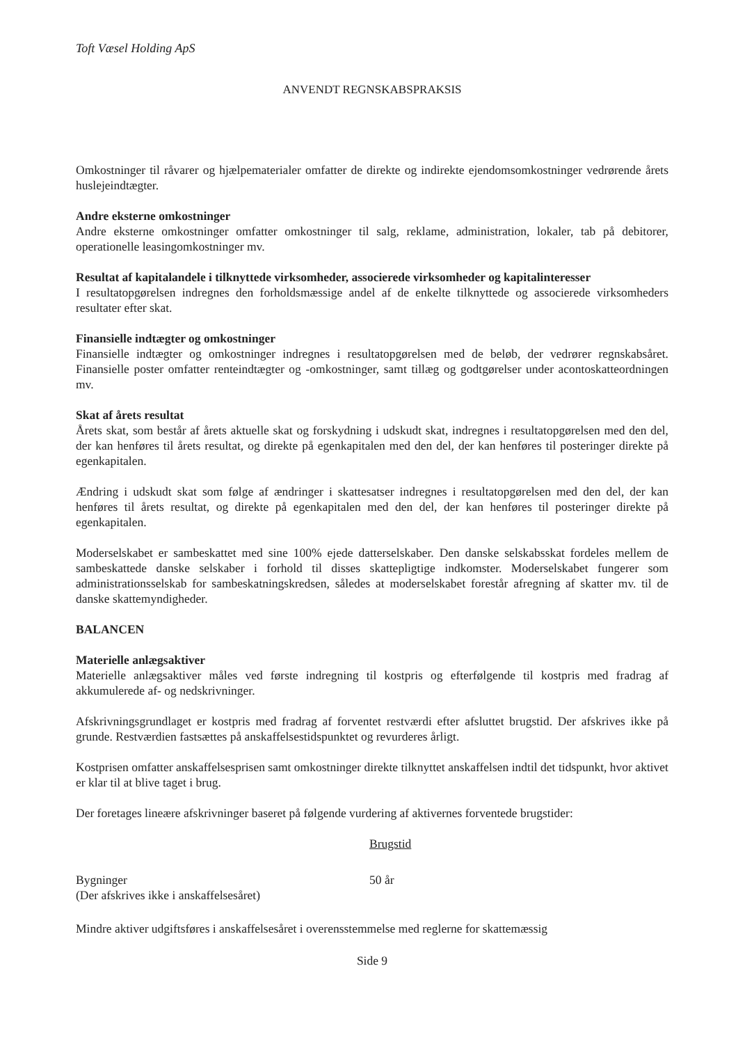Toft Væsel Holding ApS
ANVENDT REGNSKABSPRAKSIS
Omkostninger til råvarer og hjælpematerialer omfatter de direkte og indirekte ejendomsomkostninger vedrørende årets huslejeindtægter.
Andre eksterne omkostninger
Andre eksterne omkostninger omfatter omkostninger til salg, reklame, administration, lokaler, tab på debitorer, operationelle leasingomkostninger mv.
Resultat af kapitalandele i tilknyttede virksomheder, associerede virksomheder og kapitalinteresser
I resultatopgørelsen indregnes den forholdsmæssige andel af de enkelte tilknyttede og associerede virksomheders resultater efter skat.
Finansielle indtægter og omkostninger
Finansielle indtægter og omkostninger indregnes i resultatopgørelsen med de beløb, der vedrører regnskabsåret. Finansielle poster omfatter renteindtægter og -omkostninger, samt tillæg og godtgørelser under acontoskatteordningen mv.
Skat af årets resultat
Årets skat, som består af årets aktuelle skat og forskydning i udskudt skat, indregnes i resultatopgørelsen med den del, der kan henføres til årets resultat, og direkte på egenkapitalen med den del, der kan henføres til posteringer direkte på egenkapitalen.
Ændring i udskudt skat som følge af ændringer i skattesatser indregnes i resultatopgørelsen med den del, der kan henføres til årets resultat, og direkte på egenkapitalen med den del, der kan henføres til posteringer direkte på egenkapitalen.
Moderselskabet er sambeskattet med sine 100% ejede datterselskaber. Den danske selskabsskat fordeles mellem de sambeskattede danske selskaber i forhold til disses skattepligtige indkomster. Moderselskabet fungerer som administrationsselskab for sambeskatningskredsen, således at moderselskabet forestår afregning af skatter mv. til de danske skattemyndigheder.
BALANCEN
Materielle anlægsaktiver
Materielle anlægsaktiver måles ved første indregning til kostpris og efterfølgende til kostpris med fradrag af akkumulerede af- og nedskrivninger.
Afskrivningsgrundlaget er kostpris med fradrag af forventet restværdi efter afsluttet brugstid. Der afskrives ikke på grunde. Restværdien fastsættes på anskaffelsestidspunktet og revurderes årligt.
Kostprisen omfatter anskaffelsesprisen samt omkostninger direkte tilknyttet anskaffelsen indtil det tidspunkt, hvor aktivet er klar til at blive taget i brug.
Der foretages lineære afskrivninger baseret på følgende vurdering af aktivernes forventede brugstider:
| | Brugstid |
| --- | --- |
| Bygninger (Der afskrives ikke i anskaffelsesåret) | 50 år |
Mindre aktiver udgiftsføres i anskaffelsesåret i overensstemmelse med reglerne for skattemæssig
Side 9